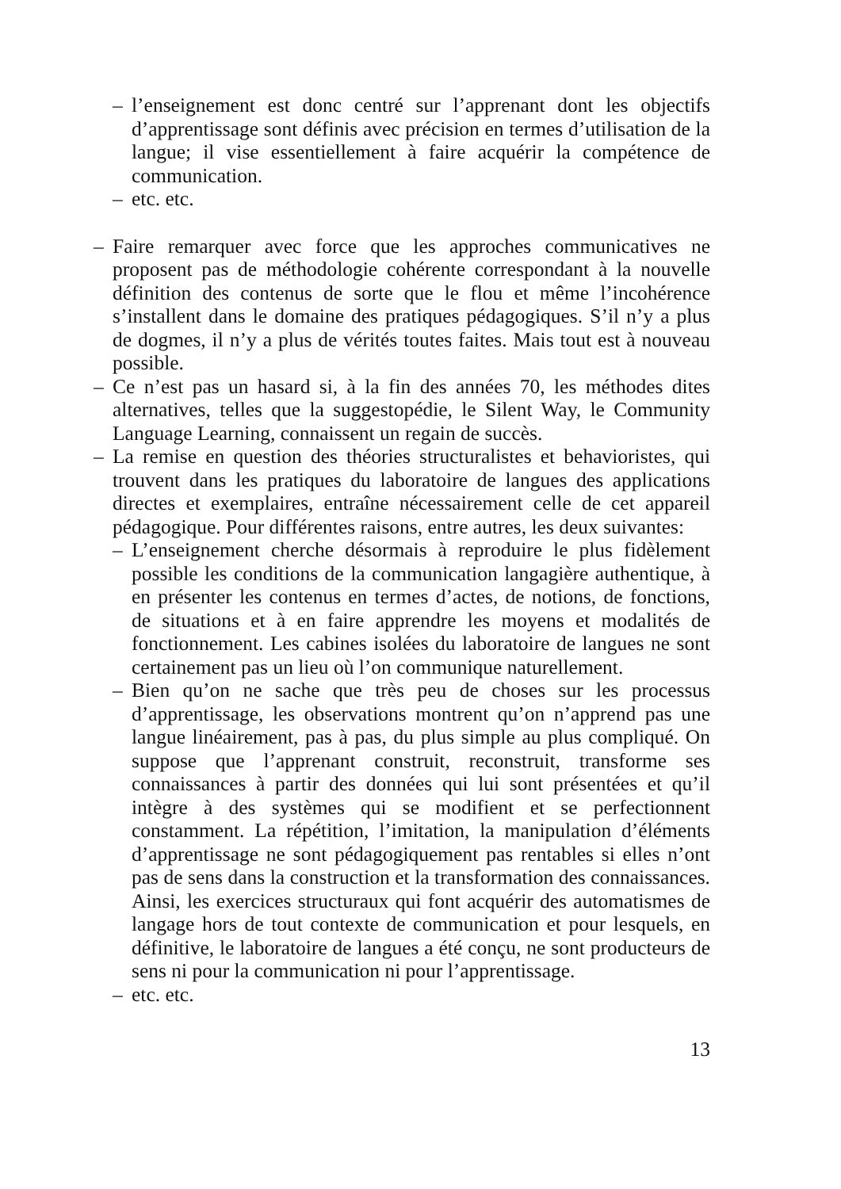– l’enseignement est donc centré sur l’apprenant dont les objectifs d’apprentissage sont définis avec précision en termes d’utilisation de la langue; il vise essentiellement à faire acquérir la compétence de communication.
– etc. etc.
– Faire remarquer avec force que les approches communicatives ne proposent pas de méthodologie cohérente correspondant à la nouvelle définition des contenus de sorte que le flou et même l’incohérence s’installent dans le domaine des pratiques pédagogiques. S’il n’y a plus de dogmes, il n’y a plus de vérités toutes faites. Mais tout est à nouveau possible.
– Ce n’est pas un hasard si, à la fin des années 70, les méthodes dites alternatives, telles que la suggestopédie, le Silent Way, le Community Language Learning, connaissent un regain de succès.
– La remise en question des théories structuralistes et behavioristes, qui trouvent dans les pratiques du laboratoire de langues des applications directes et exemplaires, entraîne nécessairement celle de cet appareil pédagogique. Pour différentes raisons, entre autres, les deux suivantes:
– L’enseignement cherche désormais à reproduire le plus fidèlement possible les conditions de la communication langagière authentique, à en présenter les contenus en termes d’actes, de notions, de fonctions, de situations et à en faire apprendre les moyens et modalités de fonctionnement. Les cabines isolées du laboratoire de langues ne sont certainement pas un lieu où l’on communique naturellement.
– Bien qu’on ne sache que très peu de choses sur les processus d’apprentissage, les observations montrent qu’on n’apprend pas une langue linéairement, pas à pas, du plus simple au plus compliqué. On suppose que l’apprenant construit, reconstruit, transforme ses connaissances à partir des données qui lui sont présentées et qu’il intègre à des systèmes qui se modifient et se perfectionnent constamment. La répétition, l’imitation, la manipulation d’éléments d’apprentissage ne sont pédagogiquement pas rentables si elles n’ont pas de sens dans la construction et la transformation des connaissances. Ainsi, les exercices structuraux qui font acquérir des automatismes de langage hors de tout contexte de communication et pour lesquels, en définitive, le laboratoire de langues a été conçu, ne sont producteurs de sens ni pour la communication ni pour l’apprentissage.
– etc. etc.
13